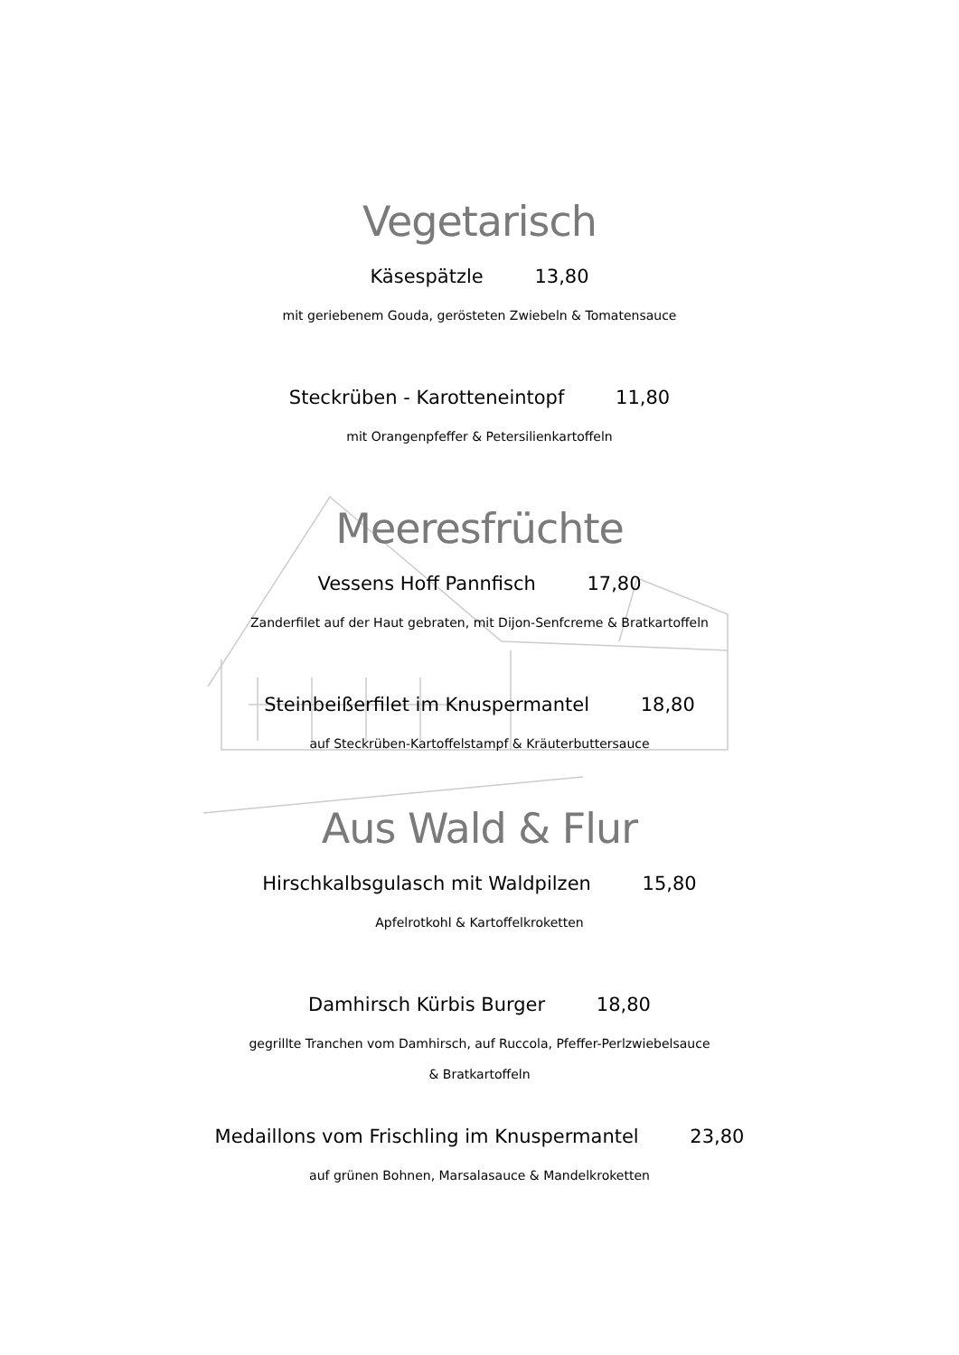Vegetarisch
Käsespätzle 13,80
mit geriebenem Gouda, gerösteten Zwiebeln & Tomatensauce
Steckrüben - Karotteneintopf 11,80
mit Orangenpfeffer & Petersilienkartoffeln
Meeresfrüchte
Vessens Hoff Pannfisch 17,80
Zanderfilet auf der Haut gebraten, mit Dijon-Senfcreme & Bratkartoffeln
Steinbeißerfilet im Knuspermantel 18,80
auf Steckrüben-Kartoffelstampf & Kräuterbuttersauce
Aus Wald & Flur
Hirschkalbsgulasch mit Waldpilzen 15,80
Apfelrotkohl & Kartoffelkroketten
Damhirsch Kürbis Burger 18,80
gegrillte Tranchen vom Damhirsch, auf Ruccola, Pfeffer-Perlzwiebelsauce
& Bratkartoffeln
Medaillons vom Frischling im Knuspermantel 23,80
auf grünen Bohnen, Marsalasauce & Mandelkroketten